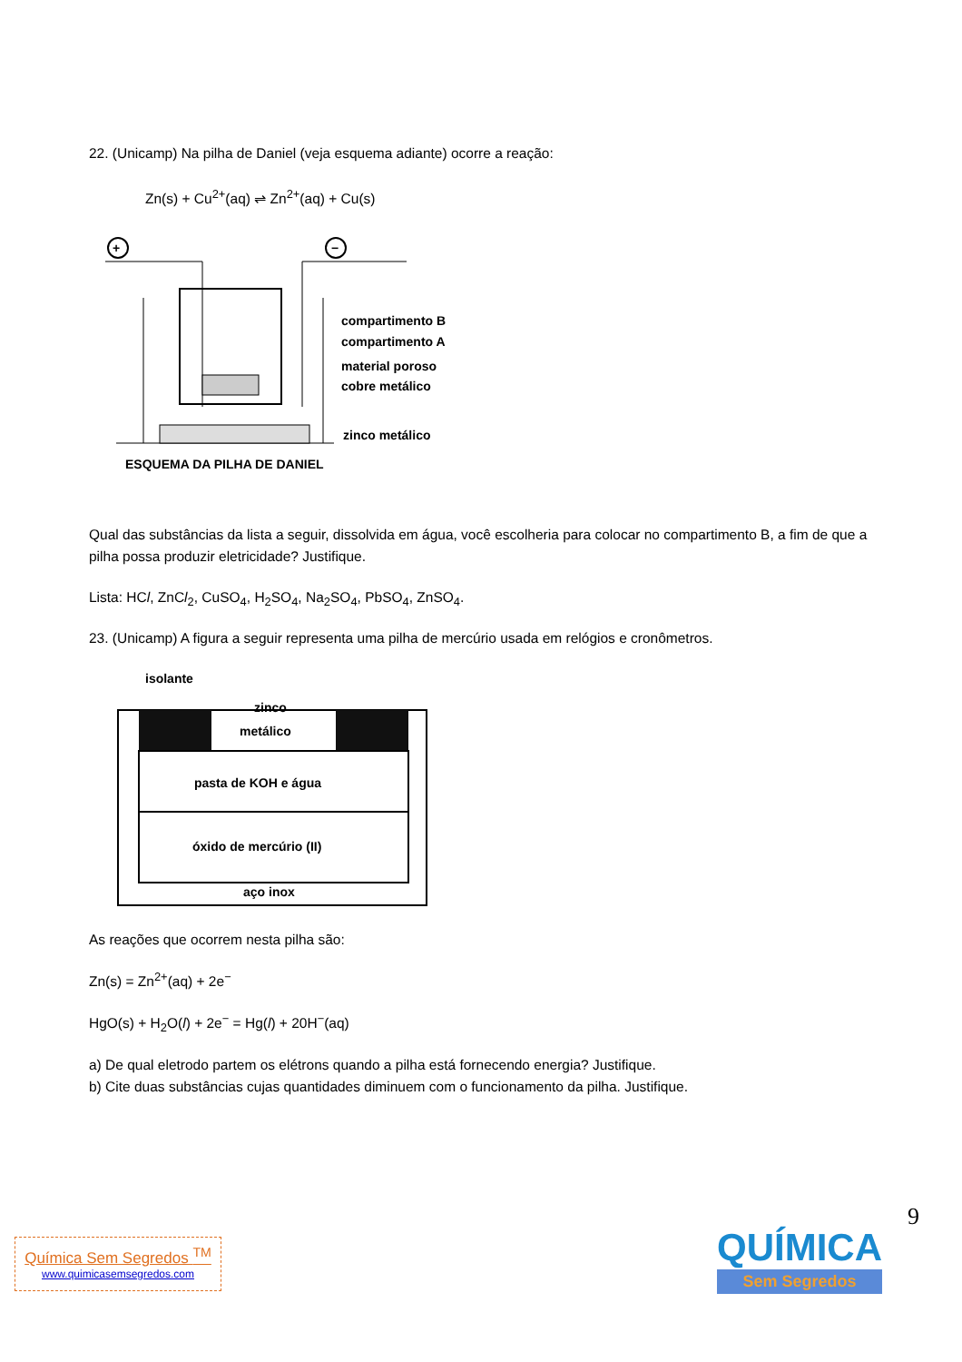22. (Unicamp) Na pilha de Daniel (veja esquema adiante) ocorre a reação:
Zn(s) + Cu<sup>2+</sup>(aq) ⇌ Zn<sup>2+</sup>(aq) + Cu(s)
+
−
compartimento B
compartimento A
material poroso
cobre metálico
zinco metálico
ESQUEMA DA PILHA DE DANIEL
Qual das substâncias da lista a seguir, dissolvida em água, você escolheria para colocar no compartimento B, a fim de que a pilha possa produzir eletricidade? Justifique.
Lista: HCl, ZnCl<sub>2</sub>, CuSO<sub>4</sub>, H<sub>2</sub>SO<sub>4</sub>, Na<sub>2</sub>SO<sub>4</sub>, PbSO<sub>4</sub>, ZnSO<sub>4</sub>.
23. (Unicamp) A figura a seguir representa uma pilha de mercúrio usada em relógios e cronômetros.
isolante
zinco
metálico
pasta de KOH e água
óxido de mercúrio (II)
aço inox
As reações que ocorrem nesta pilha são:
Zn(s) = Zn<sup>2+</sup>(aq) + 2e<sup>−</sup>
HgO(s) + H<sub>2</sub>O(l) + 2e<sup>−</sup> = Hg(l) + 20H<sup>−</sup>(aq)
a) De qual eletrodo partem os elétrons quando a pilha está fornecendo energia? Justifique.
b) Cite duas substâncias cujas quantidades diminuem com o funcionamento da pilha. Justifique.
9
Química Sem Segredos <sup>TM</sup>
www.quimicasemsegredos.com
QUÍMICA
Sem Segredos